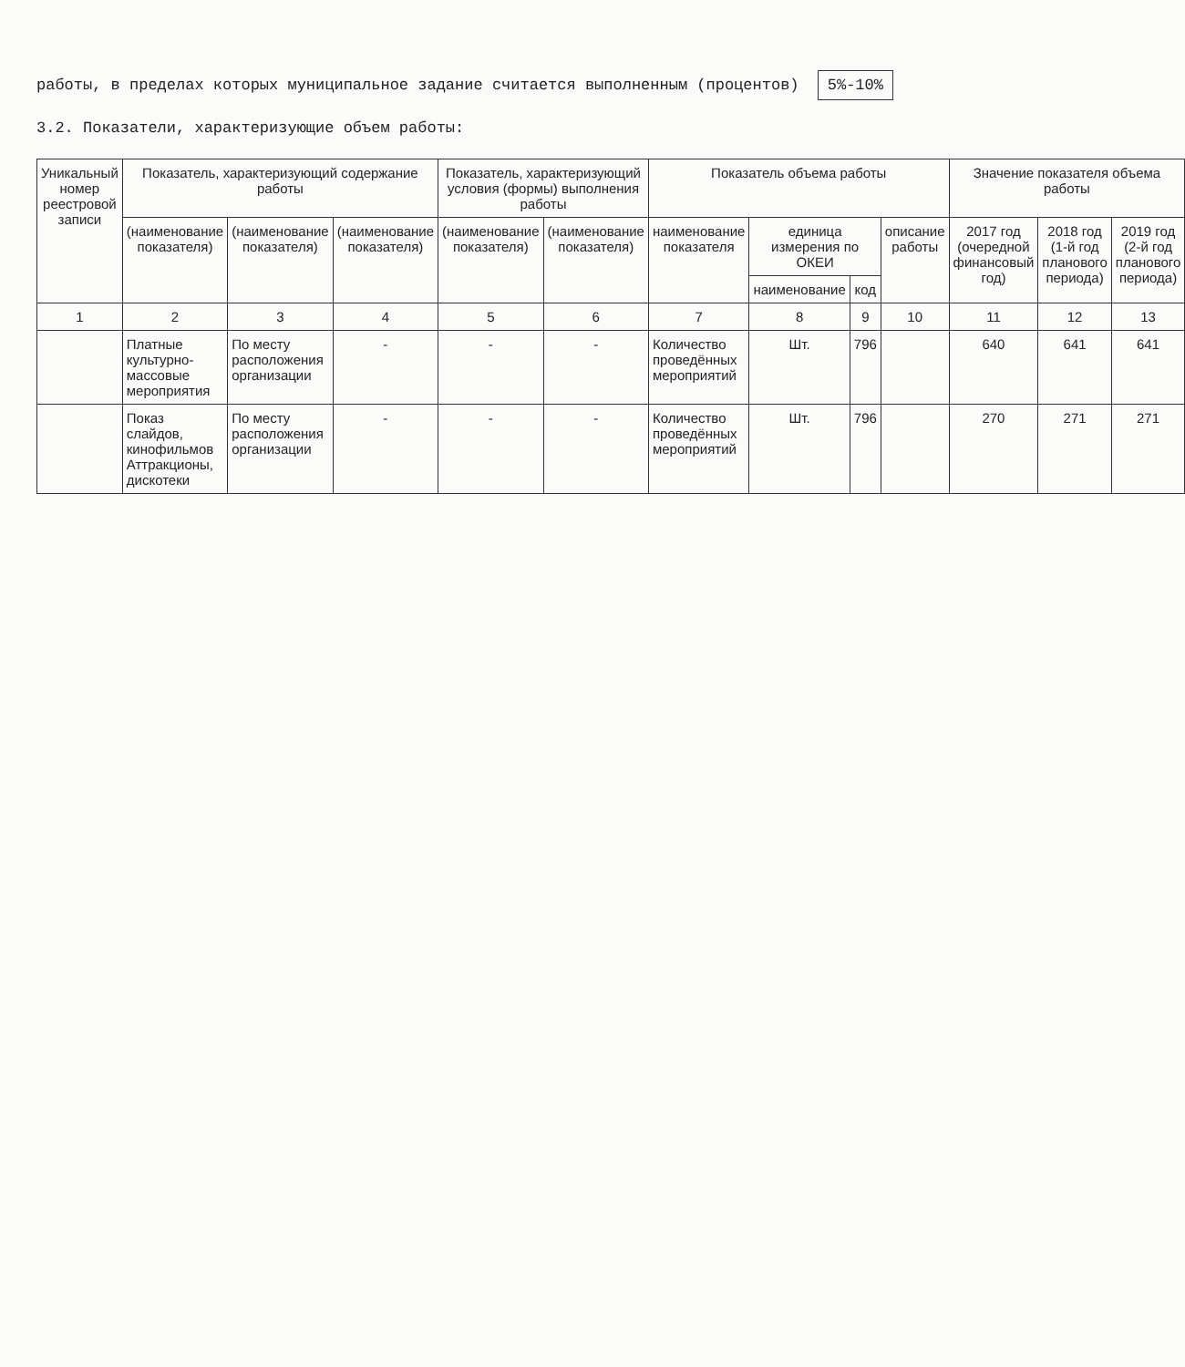работы, в пределах которых муниципальное задание считается выполненным (процентов) 5%-10%
3.2. Показатели, характеризующие объем работы:
| Уникальный номер реестровой записи | Показатель, характеризующий содержание работы | | | Показатель, характеризующий условия (формы) выполнения работы | | Показатель объема работы | | | | Значение показателя объема работы | | |
| --- | --- | --- | --- | --- | --- | --- | --- | --- | --- | --- | --- | --- |
| | (наименование показателя) | (наименование показателя) | (наименование показателя) | (наименование показателя) | (наименование показателя) | наименование показателя | единица измерения по ОКЕИ | | описание работы | 2017 год (очередной финансовый год) | 2018 год (1-й год планового периода) | 2019 год (2-й год планового периода) |
| | | | | | | | наименование | код | | | | |
| 1 | 2 | 3 | 4 | 5 | 6 | 7 | 8 | 9 | 10 | 11 | 12 | 13 |
| | Платные культурно-массовые мероприятия | По месту расположения организации | - | - | - | Количество проведённых мероприятий | Шт. | 796 | | 640 | 641 | 641 |
| | Показ слайдов, кинофильмов Аттракционы, дискотеки | По месту расположения организации | - | - | - | Количество проведённых мероприятий | Шт. | 796 | | 270 | 271 | 271 |